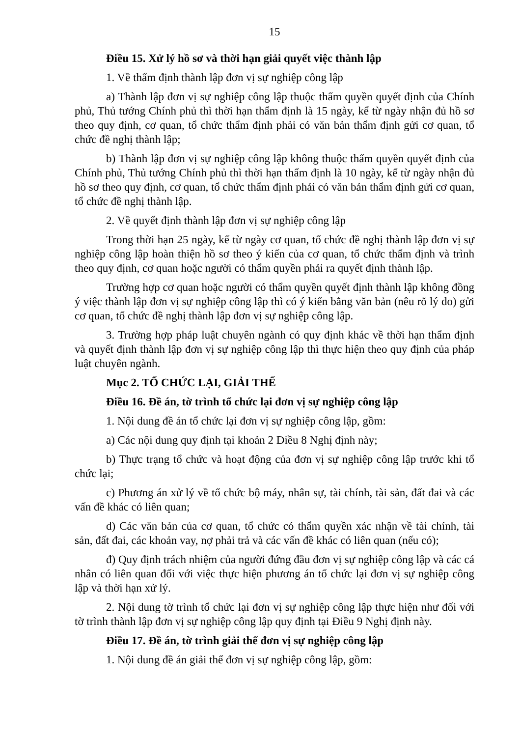15
Điều 15. Xử lý hồ sơ và thời hạn giải quyết việc thành lập
1. Về thẩm định thành lập đơn vị sự nghiệp công lập
a) Thành lập đơn vị sự nghiệp công lập thuộc thẩm quyền quyết định của Chính phủ, Thủ tướng Chính phủ thì thời hạn thẩm định là 15 ngày, kể từ ngày nhận đủ hồ sơ theo quy định, cơ quan, tổ chức thẩm định phải có văn bản thẩm định gửi cơ quan, tổ chức đề nghị thành lập;
b) Thành lập đơn vị sự nghiệp công lập không thuộc thẩm quyền quyết định của Chính phủ, Thủ tướng Chính phủ thì thời hạn thẩm định là 10 ngày, kể từ ngày nhận đủ hồ sơ theo quy định, cơ quan, tổ chức thẩm định phải có văn bản thẩm định gửi cơ quan, tổ chức đề nghị thành lập.
2. Về quyết định thành lập đơn vị sự nghiệp công lập
Trong thời hạn 25 ngày, kể từ ngày cơ quan, tổ chức đề nghị thành lập đơn vị sự nghiệp công lập hoàn thiện hồ sơ theo ý kiến của cơ quan, tổ chức thẩm định và trình theo quy định, cơ quan hoặc người có thẩm quyền phải ra quyết định thành lập.
Trường hợp cơ quan hoặc người có thẩm quyền quyết định thành lập không đồng ý việc thành lập đơn vị sự nghiệp công lập thì có ý kiến bằng văn bản (nêu rõ lý do) gửi cơ quan, tổ chức đề nghị thành lập đơn vị sự nghiệp công lập.
3. Trường hợp pháp luật chuyên ngành có quy định khác về thời hạn thẩm định và quyết định thành lập đơn vị sự nghiệp công lập thì thực hiện theo quy định của pháp luật chuyên ngành.
Mục 2. TỔ CHỨC LẠI, GIẢI THỂ
Điều 16. Đề án, tờ trình tổ chức lại đơn vị sự nghiệp công lập
1. Nội dung đề án tổ chức lại đơn vị sự nghiệp công lập, gồm:
a) Các nội dung quy định tại khoản 2 Điều 8 Nghị định này;
b) Thực trạng tổ chức và hoạt động của đơn vị sự nghiệp công lập trước khi tổ chức lại;
c) Phương án xử lý về tổ chức bộ máy, nhân sự, tài chính, tài sản, đất đai và các vấn đề khác có liên quan;
d) Các văn bản của cơ quan, tổ chức có thẩm quyền xác nhận về tài chính, tài sản, đất đai, các khoản vay, nợ phải trả và các vấn đề khác có liên quan (nếu có);
đ) Quy định trách nhiệm của người đứng đầu đơn vị sự nghiệp công lập và các cá nhân có liên quan đối với việc thực hiện phương án tổ chức lại đơn vị sự nghiệp công lập và thời hạn xử lý.
2. Nội dung tờ trình tổ chức lại đơn vị sự nghiệp công lập thực hiện như đối với tờ trình thành lập đơn vị sự nghiệp công lập quy định tại Điều 9 Nghị định này.
Điều 17. Đề án, tờ trình giải thể đơn vị sự nghiệp công lập
1. Nội dung đề án giải thể đơn vị sự nghiệp công lập, gồm: